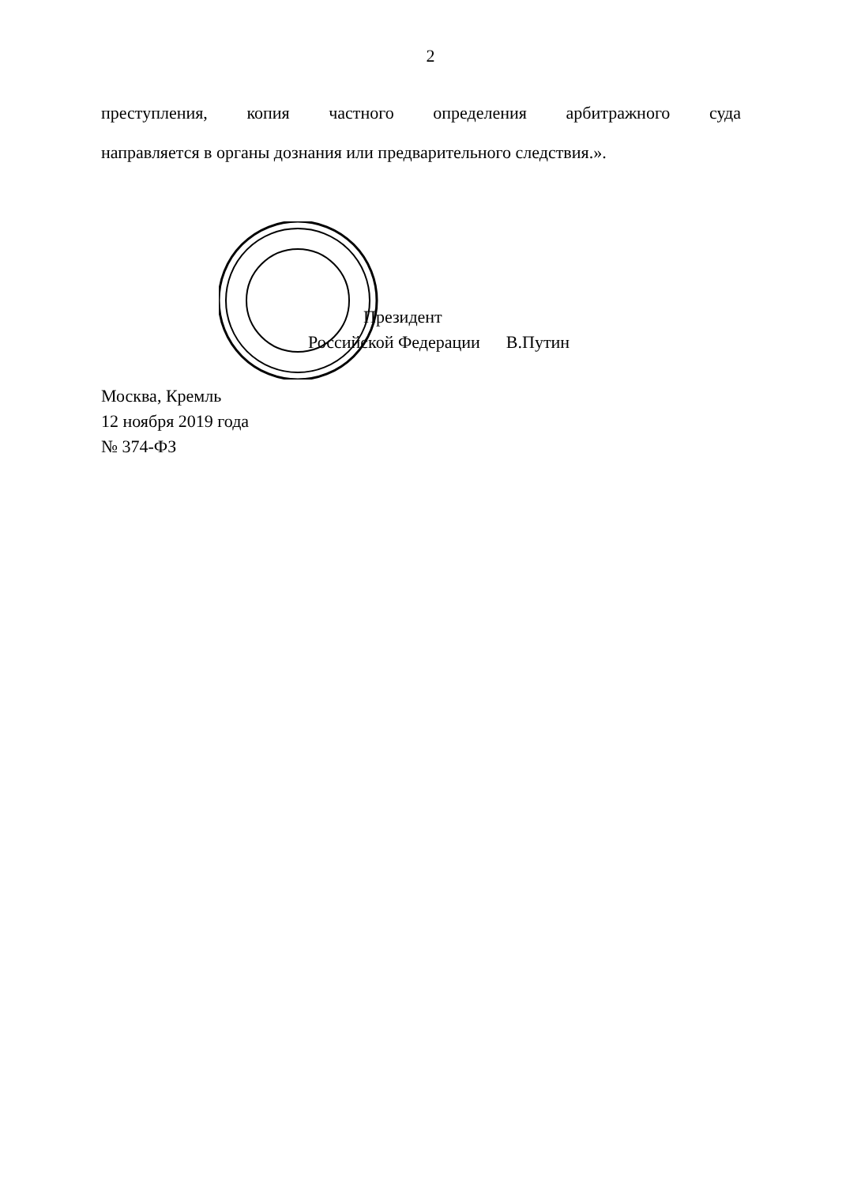2
преступления, копия частного определения арбитражного суда
направляется в органы дознания или предварительного следствия.».
Президент
Российской Федерации В.Путин
Москва, Кремль
12 ноября 2019 года
№ 374-ФЗ